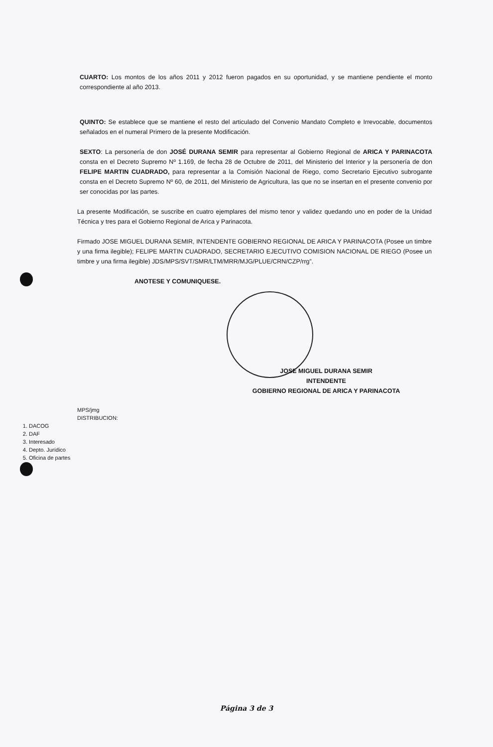CUARTO: Los montos de los años 2011 y 2012 fueron pagados en su oportunidad, y se mantiene pendiente el monto correspondiente al año 2013.
QUINTO: Se establece que se mantiene el resto del articulado del Convenio Mandato Completo e Irrevocable, documentos señalados en el numeral Primero de la presente Modificación.
SEXTO: La personería de don JOSÉ DURANA SEMIR para representar al Gobierno Regional de ARICA Y PARINACOTA consta en el Decreto Supremo Nº 1.169, de fecha 28 de Octubre de 2011, del Ministerio del Interior y la personería de don FELIPE MARTIN CUADRADO, para representar a la Comisión Nacional de Riego, como Secretario Ejecutivo subrogante consta en el Decreto Supremo Nº 60, de 2011, del Ministerio de Agricultura, las que no se insertan en el presente convenio por ser conocidas por las partes.
La presente Modificación, se suscribe en cuatro ejemplares del mismo tenor y validez quedando uno en poder de la Unidad Técnica y tres para el Gobierno Regional de Arica y Parinacota.
Firmado JOSE MIGUEL DURANA SEMIR, INTENDENTE GOBIERNO REGIONAL DE ARICA Y PARINACOTA (Posee un timbre y una firma ilegible); FELIPE MARTIN CUADRADO, SECRETARIO EJECUTIVO COMISION NACIONAL DE RIEGO (Posee un timbre y una firma ilegible) JDS/MPS/SVT/SMR/LTM/MRR/MJG/PLUE/CRN/CZP/rrg”.
ANOTESE Y COMUNIQUESE.
JOSE MIGUEL DURANA SEMIR
INTENDENTE
GOBIERNO REGIONAL DE ARICA Y PARINACOTA
MPS/jmg
DISTRIBUCION:
1. DACOG
2. DAF
3. Interesado
4. Depto. Jurídico
5. Oficina de partes
Página 3 de 3